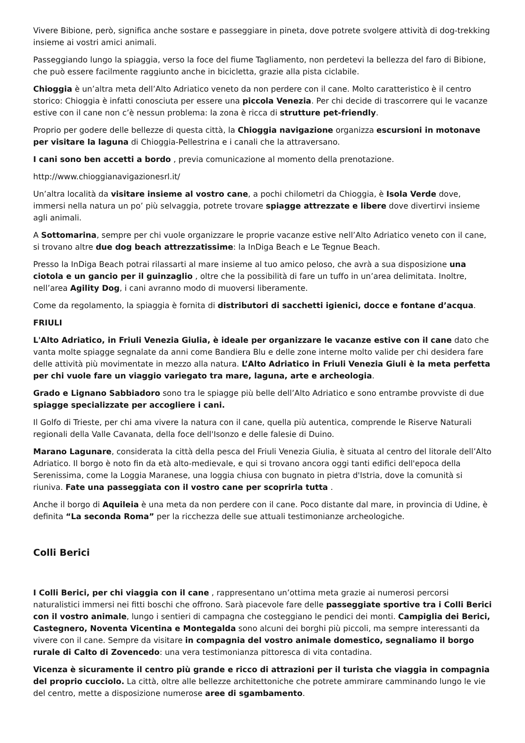Vivere Bibione, però, significa anche sostare e passeggiare in pineta, dove potrete svolgere attività di dog-trekking insieme ai vostri amici animali.
Passeggiando lungo la spiaggia, verso la foce del fiume Tagliamento, non perdetevi la bellezza del faro di Bibione, che può essere facilmente raggiunto anche in bicicletta, grazie alla pista ciclabile.
Chioggia è un’altra meta dell’Alto Adriatico veneto da non perdere con il cane. Molto caratteristico è il centro storico: Chioggia è infatti conosciuta per essere una piccola Venezia. Per chi decide di trascorrere qui le vacanze estive con il cane non c’è nessun problema: la zona è ricca di strutture pet-friendly.
Proprio per godere delle bellezze di questa città, la Chioggia navigazione organizza escursioni in motonave per visitare la laguna di Chioggia-Pellestrina e i canali che la attraversano.
I cani sono ben accetti a bordo , previa comunicazione al momento della prenotazione.
http://www.chioggianavigazionesrl.it/
Un’altra località da visitare insieme al vostro cane, a pochi chilometri da Chioggia, è Isola Verde dove, immersi nella natura un po’ più selvaggia, potrete trovare spiagge attrezzate e libere dove divertirvi insieme agli animali.
A Sottomarina, sempre per chi vuole organizzare le proprie vacanze estive nell’Alto Adriatico veneto con il cane, si trovano altre due dog beach attrezzatissime: la InDiga Beach e Le Tegnue Beach.
Presso la InDiga Beach potrai rilassarti al mare insieme al tuo amico peloso, che avrà a sua disposizione una ciotola e un gancio per il guinzaglio , oltre che la possibilità di fare un tuffo in un’area delimitata. Inoltre, nell’area Agility Dog, i cani avranno modo di muoversi liberamente.
Come da regolamento, la spiaggia è fornita di distributori di sacchetti igienici, docce e fontane d’acqua.
FRIULI
L'Alto Adriatico, in Friuli Venezia Giulia, è ideale per organizzare le vacanze estive con il cane dato che vanta molte spiagge segnalate da anni come Bandiera Blu e delle zone interne molto valide per chi desidera fare delle attività più movimentate in mezzo alla natura. L’Alto Adriatico in Friuli Venezia Giuli è la meta perfetta per chi vuole fare un viaggio variegato tra mare, laguna, arte e archeologia.
Grado e Lignano Sabbiadoro sono tra le spiagge più belle dell’Alto Adriatico e sono entrambe provviste di due spiagge specializzate per accogliere i cani.
Il Golfo di Trieste, per chi ama vivere la natura con il cane, quella più autentica, comprende le Riserve Naturali regionali della Valle Cavanata, della foce dell'Isonzo e delle falesie di Duino.
Marano Lagunare, considerata la città della pesca del Friuli Venezia Giulia, è situata al centro del litorale dell’Alto Adriatico. Il borgo è noto fin da età alto-medievale, e qui si trovano ancora oggi tanti edifici dell'epoca della Serenissima, come la Loggia Maranese, una loggia chiusa con bugnato in pietra d'Istria, dove la comunità si riuniva. Fate una passeggiata con il vostro cane per scoprirla tutta .
Anche il borgo di Aquileia è una meta da non perdere con il cane. Poco distante dal mare, in provincia di Udine, è definita “La seconda Roma” per la ricchezza delle sue attuali testimonianze archeologiche.
Colli Berici
I Colli Berici, per chi viaggia con il cane , rappresentano un’ottima meta grazie ai numerosi percorsi naturalistici immersi nei fitti boschi che offrono. Sarà piacevole fare delle passeggiate sportive tra i Colli Berici con il vostro animale, lungo i sentieri di campagna che costeggiano le pendici dei monti. Campiglia dei Berici, Castegnero, Noventa Vicentina e Montegalda sono alcuni dei borghi più piccoli, ma sempre interessanti da vivere con il cane. Sempre da visitare in compagnia del vostro animale domestico, segnaliamo il borgo rurale di Calto di Zovencedo: una vera testimonianza pittoresca di vita contadina.
Vicenza è sicuramente il centro più grande e ricco di attrazioni per il turista che viaggia in compagnia del proprio cucciolo. La città, oltre alle bellezze architettoniche che potrete ammirare camminando lungo le vie del centro, mette a disposizione numerose aree di sgambamento.